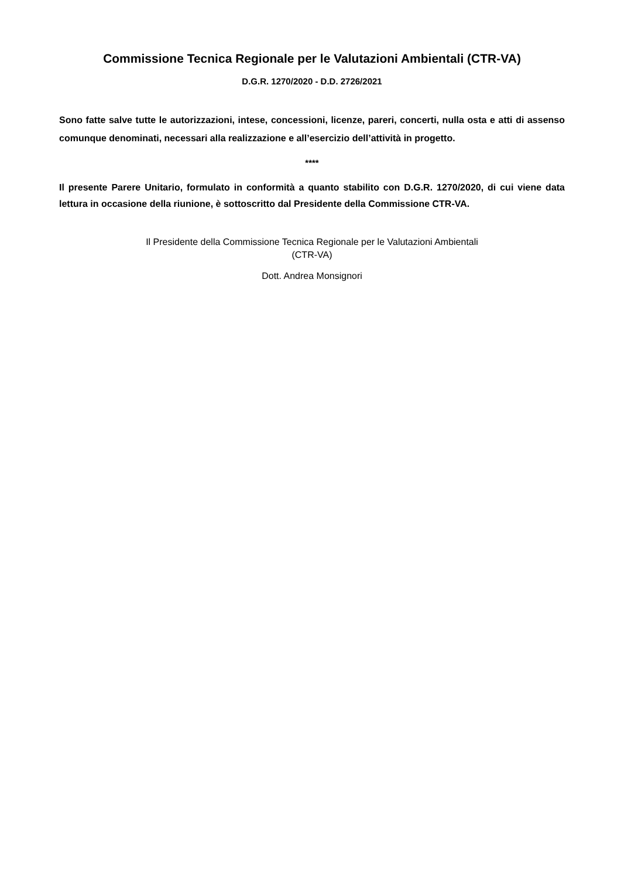Commissione Tecnica Regionale per le Valutazioni Ambientali (CTR-VA)
D.G.R. 1270/2020 - D.D. 2726/2021
Sono fatte salve tutte le autorizzazioni, intese, concessioni, licenze, pareri, concerti, nulla osta e atti di assenso comunque denominati, necessari alla realizzazione e all’esercizio dell’attività in progetto.
****
Il presente Parere Unitario, formulato in conformità a quanto stabilito con D.G.R. 1270/2020, di cui viene data lettura in occasione della riunione, è sottoscritto dal Presidente della Commissione CTR-VA.
Il Presidente della Commissione Tecnica Regionale per le Valutazioni Ambientali
(CTR-VA)
Dott. Andrea Monsignori